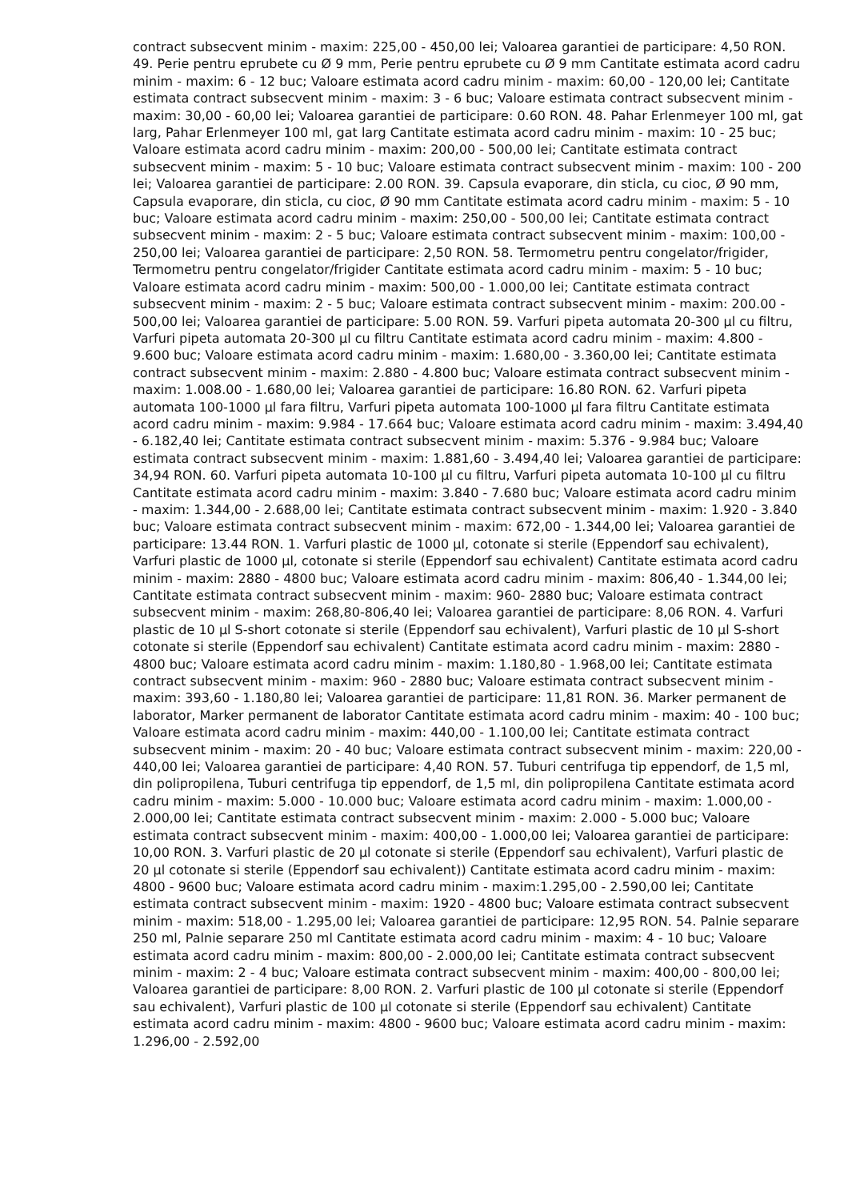contract subsecvent minim - maxim: 225,00 - 450,00 lei; Valoarea garantiei de participare: 4,50 RON. 49. Perie pentru eprubete cu Ø 9 mm, Perie pentru eprubete cu Ø 9 mm Cantitate estimata acord cadru minim - maxim: 6 - 12 buc; Valoare estimata acord cadru minim - maxim: 60,00 - 120,00 lei; Cantitate estimata contract subsecvent minim - maxim: 3 - 6 buc; Valoare estimata contract subsecvent minim - maxim: 30,00 - 60,00 lei; Valoarea garantiei de participare: 0.60 RON. 48. Pahar Erlenmeyer 100 ml, gat larg, Pahar Erlenmeyer 100 ml, gat larg Cantitate estimata acord cadru minim - maxim: 10 - 25 buc; Valoare estimata acord cadru minim - maxim: 200,00 - 500,00 lei; Cantitate estimata contract subsecvent minim - maxim: 5 - 10 buc; Valoare estimata contract subsecvent minim - maxim: 100 - 200 lei; Valoarea garantiei de participare: 2.00 RON. 39. Capsula evaporare, din sticla, cu cioc, Ø 90 mm, Capsula evaporare, din sticla, cu cioc, Ø 90 mm Cantitate estimata acord cadru minim - maxim: 5 - 10 buc; Valoare estimata acord cadru minim - maxim: 250,00 - 500,00 lei; Cantitate estimata contract subsecvent minim - maxim: 2 - 5 buc; Valoare estimata contract subsecvent minim - maxim: 100,00 - 250,00 lei; Valoarea garantiei de participare: 2,50 RON. 58. Termometru pentru congelator/frigider, Termometru pentru congelator/frigider Cantitate estimata acord cadru minim - maxim: 5 - 10 buc; Valoare estimata acord cadru minim - maxim: 500,00 - 1.000,00 lei; Cantitate estimata contract subsecvent minim - maxim: 2 - 5 buc; Valoare estimata contract subsecvent minim - maxim: 200.00 - 500,00 lei; Valoarea garantiei de participare: 5.00 RON. 59. Varfuri pipeta automata 20-300 µl cu filtru, Varfuri pipeta automata 20-300 µl cu filtru Cantitate estimata acord cadru minim - maxim: 4.800 - 9.600 buc; Valoare estimata acord cadru minim - maxim: 1.680,00 - 3.360,00 lei; Cantitate estimata contract subsecvent minim - maxim: 2.880 - 4.800 buc; Valoare estimata contract subsecvent minim - maxim: 1.008.00 - 1.680,00 lei; Valoarea garantiei de participare: 16.80 RON. 62. Varfuri pipeta automata 100-1000 µl fara filtru, Varfuri pipeta automata 100-1000 µl fara filtru Cantitate estimata acord cadru minim - maxim: 9.984 - 17.664 buc; Valoare estimata acord cadru minim - maxim: 3.494,40 - 6.182,40 lei; Cantitate estimata contract subsecvent minim - maxim: 5.376 - 9.984 buc; Valoare estimata contract subsecvent minim - maxim: 1.881,60 - 3.494,40 lei; Valoarea garantiei de participare: 34,94 RON. 60. Varfuri pipeta automata 10-100 µl cu filtru, Varfuri pipeta automata 10-100 µl cu filtru Cantitate estimata acord cadru minim - maxim: 3.840 - 7.680 buc; Valoare estimata acord cadru minim - maxim: 1.344,00 - 2.688,00 lei; Cantitate estimata contract subsecvent minim - maxim: 1.920 - 3.840 buc; Valoare estimata contract subsecvent minim - maxim: 672,00 - 1.344,00 lei; Valoarea garantiei de participare: 13.44 RON. 1. Varfuri plastic de 1000 µl, cotonate si sterile (Eppendorf sau echivalent), Varfuri plastic de 1000 µl, cotonate si sterile (Eppendorf sau echivalent) Cantitate estimata acord cadru minim - maxim: 2880 - 4800 buc; Valoare estimata acord cadru minim - maxim: 806,40 - 1.344,00 lei; Cantitate estimata contract subsecvent minim - maxim: 960- 2880 buc; Valoare estimata contract subsecvent minim - maxim: 268,80-806,40 lei; Valoarea garantiei de participare: 8,06 RON. 4. Varfuri plastic de 10 µl S-short cotonate si sterile (Eppendorf sau echivalent), Varfuri plastic de 10 µl S-short cotonate si sterile (Eppendorf sau echivalent) Cantitate estimata acord cadru minim - maxim: 2880 - 4800 buc; Valoare estimata acord cadru minim - maxim: 1.180,80 - 1.968,00 lei; Cantitate estimata contract subsecvent minim - maxim: 960 - 2880 buc; Valoare estimata contract subsecvent minim - maxim: 393,60 - 1.180,80 lei; Valoarea garantiei de participare: 11,81 RON. 36. Marker permanent de laborator, Marker permanent de laborator Cantitate estimata acord cadru minim - maxim: 40 - 100 buc; Valoare estimata acord cadru minim - maxim: 440,00 - 1.100,00 lei; Cantitate estimata contract subsecvent minim - maxim: 20 - 40 buc; Valoare estimata contract subsecvent minim - maxim: 220,00 - 440,00 lei; Valoarea garantiei de participare: 4,40 RON. 57. Tuburi centrifuga tip eppendorf, de 1,5 ml, din polipropilena, Tuburi centrifuga tip eppendorf, de 1,5 ml, din polipropilena Cantitate estimata acord cadru minim - maxim: 5.000 - 10.000 buc; Valoare estimata acord cadru minim - maxim: 1.000,00 - 2.000,00 lei; Cantitate estimata contract subsecvent minim - maxim: 2.000 - 5.000 buc; Valoare estimata contract subsecvent minim - maxim: 400,00 - 1.000,00 lei; Valoarea garantiei de participare: 10,00 RON. 3. Varfuri plastic de 20 µl cotonate si sterile (Eppendorf sau echivalent), Varfuri plastic de 20 µl cotonate si sterile (Eppendorf sau echivalent)) Cantitate estimata acord cadru minim - maxim: 4800 - 9600 buc; Valoare estimata acord cadru minim - maxim:1.295,00 - 2.590,00 lei; Cantitate estimata contract subsecvent minim - maxim: 1920 - 4800 buc; Valoare estimata contract subsecvent minim - maxim: 518,00 - 1.295,00 lei; Valoarea garantiei de participare: 12,95 RON. 54. Palnie separare 250 ml, Palnie separare 250 ml Cantitate estimata acord cadru minim - maxim: 4 - 10 buc; Valoare estimata acord cadru minim - maxim: 800,00 - 2.000,00 lei; Cantitate estimata contract subsecvent minim - maxim: 2 - 4 buc; Valoare estimata contract subsecvent minim - maxim: 400,00 - 800,00 lei; Valoarea garantiei de participare: 8,00 RON. 2. Varfuri plastic de 100 µl cotonate si sterile (Eppendorf sau echivalent), Varfuri plastic de 100 µl cotonate si sterile (Eppendorf sau echivalent) Cantitate estimata acord cadru minim - maxim: 4800 - 9600 buc; Valoare estimata acord cadru minim - maxim: 1.296,00 - 2.592,00